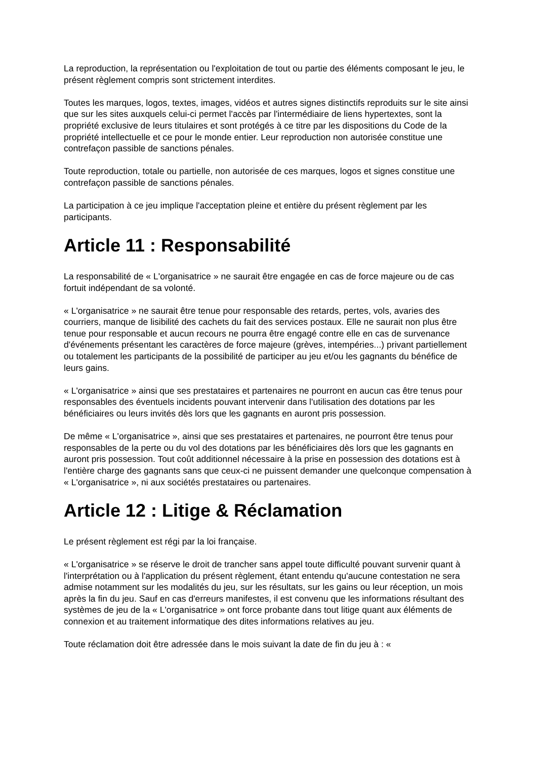La reproduction, la représentation ou l'exploitation de tout ou partie des éléments composant le jeu, le présent règlement compris sont strictement interdites.
Toutes les marques, logos, textes, images, vidéos et autres signes distinctifs reproduits sur le site ainsi que sur les sites auxquels celui-ci permet l'accès par l'intermédiaire de liens hypertextes, sont la propriété exclusive de leurs titulaires et sont protégés à ce titre par les dispositions du Code de la propriété intellectuelle et ce pour le monde entier. Leur reproduction non autorisée constitue une contrefaçon passible de sanctions pénales.
Toute reproduction, totale ou partielle, non autorisée de ces marques, logos et signes constitue une contrefaçon passible de sanctions pénales.
La participation à ce jeu implique l'acceptation pleine et entière du présent règlement par les participants.
Article 11 : Responsabilité
La responsabilité de « L'organisatrice » ne saurait être engagée en cas de force majeure ou de cas fortuit indépendant de sa volonté.
« L'organisatrice » ne saurait être tenue pour responsable des retards, pertes, vols, avaries des courriers, manque de lisibilité des cachets du fait des services postaux. Elle ne saurait non plus être tenue pour responsable et aucun recours ne pourra être engagé contre elle en cas de survenance d'événements présentant les caractères de force majeure (grèves, intempéries...) privant partiellement ou totalement les participants de la possibilité de participer au jeu et/ou les gagnants du bénéfice de leurs gains.
« L'organisatrice » ainsi que ses prestataires et partenaires ne pourront en aucun cas être tenus pour responsables des éventuels incidents pouvant intervenir dans l'utilisation des dotations par les bénéficiaires ou leurs invités dès lors que les gagnants en auront pris possession.
De même « L'organisatrice », ainsi que ses prestataires et partenaires, ne pourront être tenus pour responsables de la perte ou du vol des dotations par les bénéficiaires dès lors que les gagnants en auront pris possession. Tout coût additionnel nécessaire à la prise en possession des dotations est à l'entière charge des gagnants sans que ceux-ci ne puissent demander une quelconque compensation à « L'organisatrice », ni aux sociétés prestataires ou partenaires.
Article 12 : Litige & Réclamation
Le présent règlement est régi par la loi française.
« L'organisatrice » se réserve le droit de trancher sans appel toute difficulté pouvant survenir quant à l'interprétation ou à l'application du présent règlement, étant entendu qu'aucune contestation ne sera admise notamment sur les modalités du jeu, sur les résultats, sur les gains ou leur réception, un mois après la fin du jeu. Sauf en cas d'erreurs manifestes, il est convenu que les informations résultant des systèmes de jeu de la « L'organisatrice » ont force probante dans tout litige quant aux éléments de connexion et au traitement informatique des dites informations relatives au jeu.
Toute réclamation doit être adressée dans le mois suivant la date de fin du jeu à : «